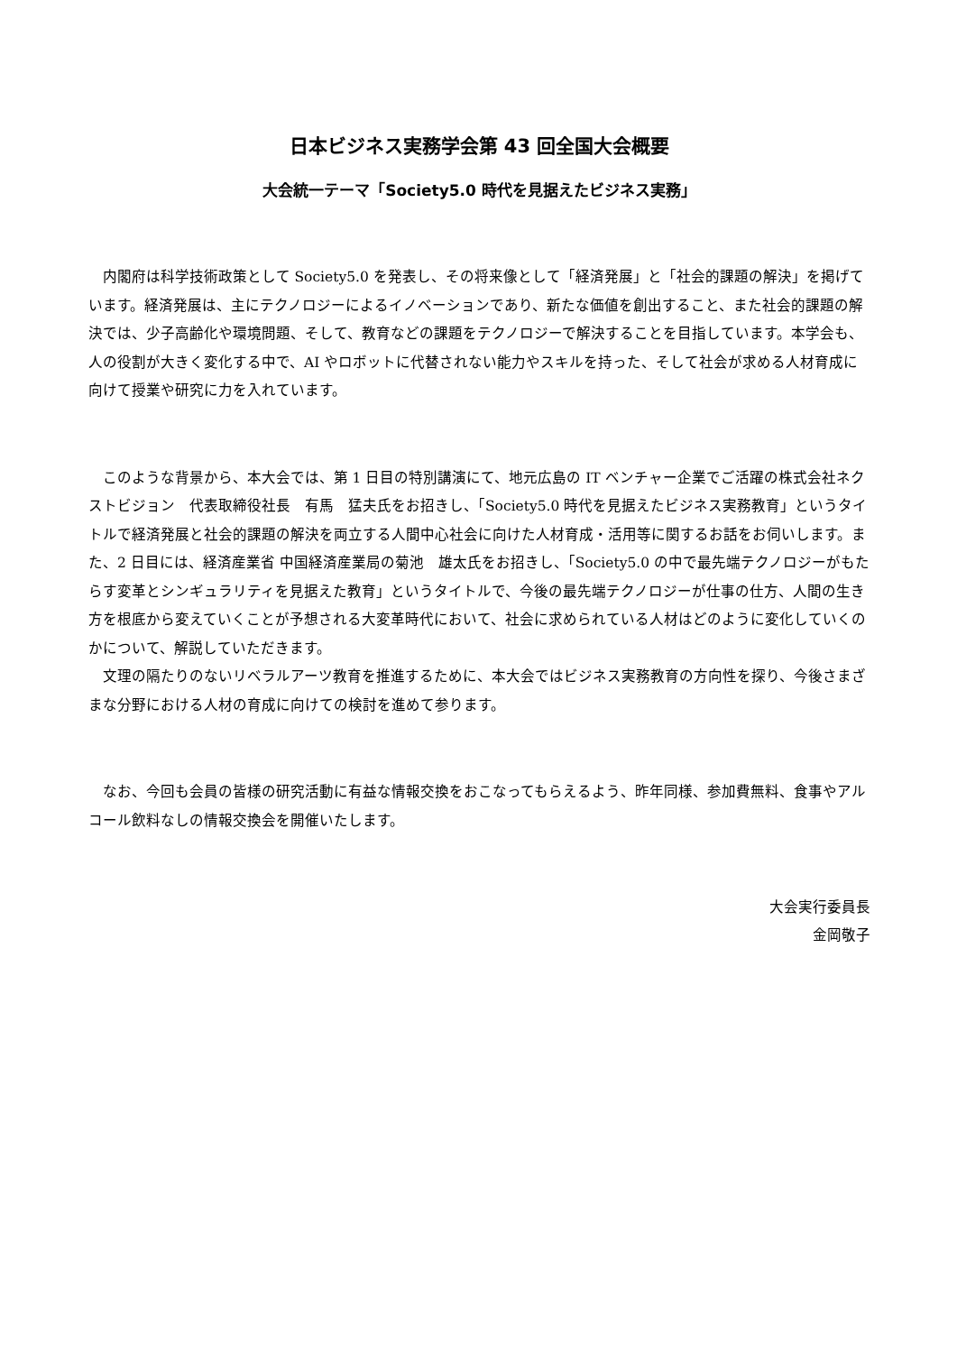日本ビジネス実務学会第 43 回全国大会概要
大会統一テーマ「Society5.0 時代を見据えたビジネス実務」
内閣府は科学技術政策として Society5.0 を発表し、その将来像として「経済発展」と「社会的課題の解決」を掲げています。経済発展は、主にテクノロジーによるイノベーションであり、新たな価値を創出すること、また社会的課題の解決では、少子高齢化や環境問題、そして、教育などの課題をテクノロジーで解決することを目指しています。本学会も、人の役割が大きく変化する中で、AI やロボットに代替されない能力やスキルを持った、そして社会が求める人材育成に向けて授業や研究に力を入れています。
このような背景から、本大会では、第 1 日目の特別講演にて、地元広島の IT ベンチャー企業でご活躍の株式会社ネクストビジョン　代表取締役社長　有馬　猛夫氏をお招きし、「Society5.0 時代を見据えたビジネス実務教育」というタイトルで経済発展と社会的課題の解決を両立する人間中心社会に向けた人材育成・活用等に関するお話をお伺いします。また、2 日目には、経済産業省 中国経済産業局の菊池　雄太氏をお招きし、「Society5.0 の中で最先端テクノロジーがもたらす変革とシンギュラリティを見据えた教育」というタイトルで、今後の最先端テクノロジーが仕事の仕方、人間の生き方を根底から変えていくことが予想される大変革時代において、社会に求められている人材はどのように変化していくのかについて、解説していただきます。
文理の隔たりのないリベラルアーツ教育を推進するために、本大会ではビジネス実務教育の方向性を探り、今後さまざまな分野における人材の育成に向けての検討を進めて参ります。
なお、今回も会員の皆様の研究活動に有益な情報交換をおこなってもらえるよう、昨年同様、参加費無料、食事やアルコール飲料なしの情報交換会を開催いたします。
大会実行委員長
金岡敬子